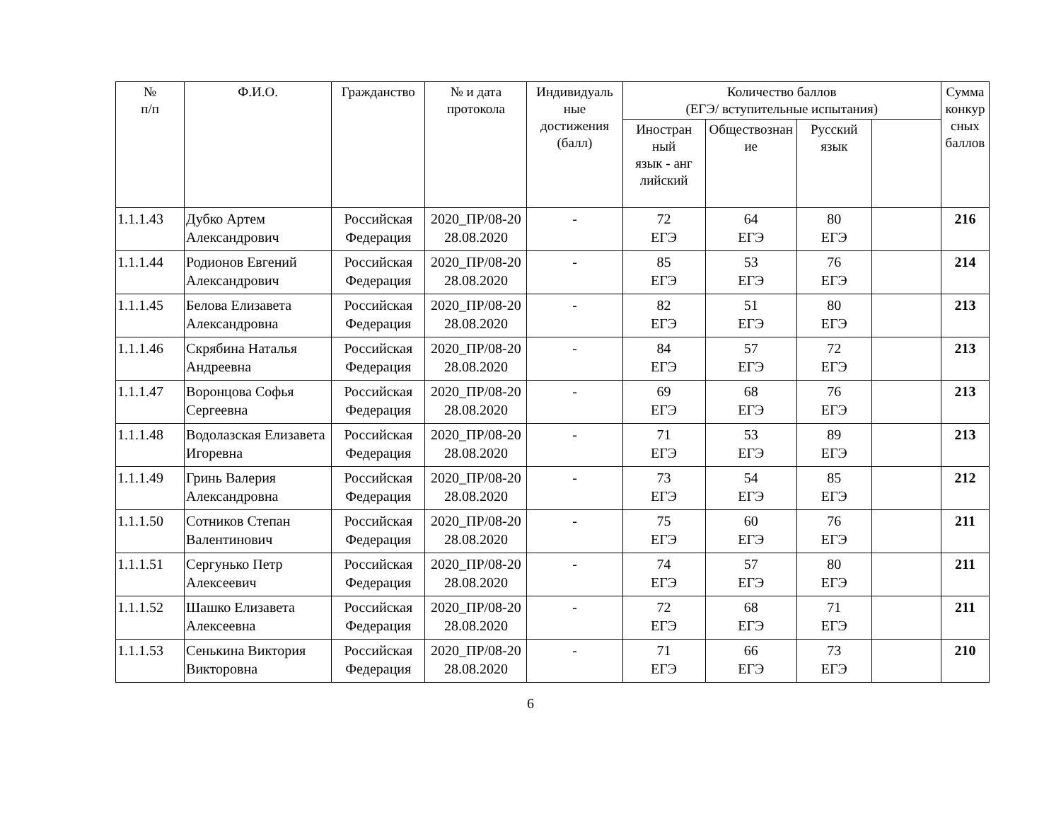| № п/п | Ф.И.О. | Гражданство | № и дата протокола | Индивидуаль ные достижения (балл) | Количество баллов (ЕГЭ/ вступительные испытания) | | | | Сумма конкур сных баллов |
| --- | --- | --- | --- | --- | --- | --- | --- | --- | --- |
| | | | | | Иностран ный язык - анг лийский | Обществознан ие | Русский язык | | |
| 1.1.1.43 | Дубко Артем Александрович | Российская Федерация | 2020_ПР/08-20 28.08.2020 | - | 72 ЕГЭ | 64 ЕГЭ | 80 ЕГЭ | | 216 |
| 1.1.1.44 | Родионов Евгений Александрович | Российская Федерация | 2020_ПР/08-20 28.08.2020 | - | 85 ЕГЭ | 53 ЕГЭ | 76 ЕГЭ | | 214 |
| 1.1.1.45 | Белова Елизавета Александровна | Российская Федерация | 2020_ПР/08-20 28.08.2020 | - | 82 ЕГЭ | 51 ЕГЭ | 80 ЕГЭ | | 213 |
| 1.1.1.46 | Скрябина Наталья Андреевна | Российская Федерация | 2020_ПР/08-20 28.08.2020 | - | 84 ЕГЭ | 57 ЕГЭ | 72 ЕГЭ | | 213 |
| 1.1.1.47 | Воронцова Софья Сергеевна | Российская Федерация | 2020_ПР/08-20 28.08.2020 | - | 69 ЕГЭ | 68 ЕГЭ | 76 ЕГЭ | | 213 |
| 1.1.1.48 | Водолазская Елизавета Игоревна | Российская Федерация | 2020_ПР/08-20 28.08.2020 | - | 71 ЕГЭ | 53 ЕГЭ | 89 ЕГЭ | | 213 |
| 1.1.1.49 | Гринь Валерия Александровна | Российская Федерация | 2020_ПР/08-20 28.08.2020 | - | 73 ЕГЭ | 54 ЕГЭ | 85 ЕГЭ | | 212 |
| 1.1.1.50 | Сотников Степан Валентинович | Российская Федерация | 2020_ПР/08-20 28.08.2020 | - | 75 ЕГЭ | 60 ЕГЭ | 76 ЕГЭ | | 211 |
| 1.1.1.51 | Сергунько Петр Алексеевич | Российская Федерация | 2020_ПР/08-20 28.08.2020 | - | 74 ЕГЭ | 57 ЕГЭ | 80 ЕГЭ | | 211 |
| 1.1.1.52 | Шашко Елизавета Алексеевна | Российская Федерация | 2020_ПР/08-20 28.08.2020 | - | 72 ЕГЭ | 68 ЕГЭ | 71 ЕГЭ | | 211 |
| 1.1.1.53 | Сенькина Виктория Викторовна | Российская Федерация | 2020_ПР/08-20 28.08.2020 | - | 71 ЕГЭ | 66 ЕГЭ | 73 ЕГЭ | | 210 |
6